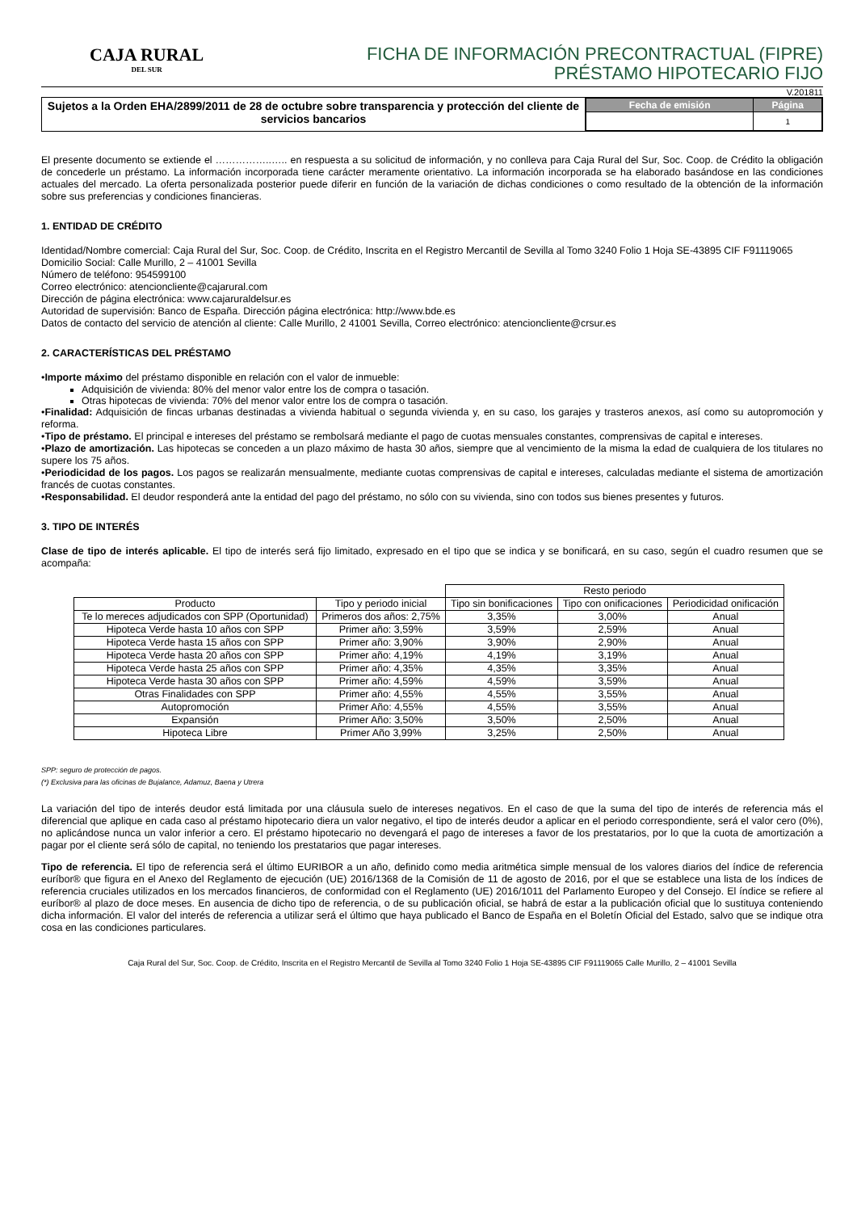CAJA RURAL
DEL SUR
FICHA DE INFORMACIÓN PRECONTRACTUAL (FIPRE)
PRÉSTAMO HIPOTECARIO FIJO
V.201811
Sujetos a la Orden EHA/2899/2011 de 28 de octubre sobre transparencia y protección del cliente de servicios bancarios
| Fecha de emisión | Página |
| --- | --- |
| | 1 |
El presente documento se extiende el ……………..….. en respuesta a su solicitud de información, y no conlleva para Caja Rural del Sur, Soc. Coop. de Crédito la obligación de concederle un préstamo. La información incorporada tiene carácter meramente orientativo. La información incorporada se ha elaborado basándose en las condiciones actuales del mercado. La oferta personalizada posterior puede diferir en función de la variación de dichas condiciones o como resultado de la obtención de la información sobre sus preferencias y condiciones financieras.
1. ENTIDAD DE CRÉDITO
Identidad/Nombre comercial: Caja Rural del Sur, Soc. Coop. de Crédito, Inscrita en el Registro Mercantil de Sevilla al Tomo 3240 Folio 1 Hoja SE-43895 CIF F91119065
Domicilio Social: Calle Murillo, 2 – 41001 Sevilla
Número de teléfono: 954599100
Correo electrónico: atencioncliente@cajarural.com
Dirección de página electrónica: www.cajaruraldelsur.es
Autoridad de supervisión: Banco de España. Dirección página electrónica: http://www.bde.es
Datos de contacto del servicio de atención al cliente: Calle Murillo, 2 41001 Sevilla, Correo electrónico: atencioncliente@crsur.es
2. CARACTERÍSTICAS DEL PRÉSTAMO
•Importe máximo del préstamo disponible en relación con el valor de inmueble:
Adquisición de vivienda: 80% del menor valor entre los de compra o tasación.
Otras hipotecas de vivienda: 70% del menor valor entre los de compra o tasación.
•Finalidad: Adquisición de fincas urbanas destinadas a vivienda habitual o segunda vivienda y, en su caso, los garajes y trasteros anexos, así como su autopromoción y reforma.
•Tipo de préstamo. El principal e intereses del préstamo se rembolsará mediante el pago de cuotas mensuales constantes, comprensivas de capital e intereses.
•Plazo de amortización. Las hipotecas se conceden a un plazo máximo de hasta 30 años, siempre que al vencimiento de la misma la edad de cualquiera de los titulares no supere los 75 años.
•Periodicidad de los pagos. Los pagos se realizarán mensualmente, mediante cuotas comprensivas de capital e intereses, calculadas mediante el sistema de amortización francés de cuotas constantes.
•Responsabilidad. El deudor responderá ante la entidad del pago del préstamo, no sólo con su vivienda, sino con todos sus bienes presentes y futuros.
3. TIPO DE INTERÉS
Clase de tipo de interés aplicable. El tipo de interés será fijo limitado, expresado en el tipo que se indica y se bonificará, en su caso, según el cuadro resumen que se acompaña:
| | | Resto periodo | | |
| Producto | Tipo y periodo inicial | Tipo sin bonificaciones | Tipo con onificaciones | Periodicidad onificación |
| Te lo mereces adjudicados con SPP (Oportunidad) | Primeros dos años: 2,75% | 3,35% | 3,00% | Anual |
| Hipoteca Verde hasta 10 años con SPP | Primer año: 3,59% | 3,59% | 2,59% | Anual |
| Hipoteca Verde hasta 15 años con SPP | Primer año: 3,90% | 3,90% | 2,90% | Anual |
| Hipoteca Verde hasta 20 años con SPP | Primer año: 4,19% | 4,19% | 3,19% | Anual |
| Hipoteca Verde hasta 25 años con SPP | Primer año: 4,35% | 4,35% | 3,35% | Anual |
| Hipoteca Verde hasta 30 años con SPP | Primer año: 4,59% | 4,59% | 3,59% | Anual |
| Otras Finalidades con SPP | Primer año: 4,55% | 4,55% | 3,55% | Anual |
| Autopromoción | Primer Año: 4,55% | 4,55% | 3,55% | Anual |
| Expansión | Primer Año: 3,50% | 3,50% | 2,50% | Anual |
| Hipoteca Libre | Primer Año 3,99% | 3,25% | 2,50% | Anual |
SPP: seguro de protección de pagos.
(*) Exclusiva para las oficinas de Bujalance, Adamuz, Baena y Utrera
La variación del tipo de interés deudor está limitada por una cláusula suelo de intereses negativos. En el caso de que la suma del tipo de interés de referencia más el diferencial que aplique en cada caso al préstamo hipotecario diera un valor negativo, el tipo de interés deudor a aplicar en el periodo correspondiente, será el valor cero (0%), no aplicándose nunca un valor inferior a cero. El préstamo hipotecario no devengará el pago de intereses a favor de los prestatarios, por lo que la cuota de amortización a pagar por el cliente será sólo de capital, no teniendo los prestatarios que pagar intereses.
Tipo de referencia. El tipo de referencia será el último EURIBOR a un año, definido como media aritmética simple mensual de los valores diarios del índice de referencia euríbor® que figura en el Anexo del Reglamento de ejecución (UE) 2016/1368 de la Comisión de 11 de agosto de 2016, por el que se establece una lista de los índices de referencia cruciales utilizados en los mercados financieros, de conformidad con el Reglamento (UE) 2016/1011 del Parlamento Europeo y del Consejo. El índice se refiere al euríbor® al plazo de doce meses. En ausencia de dicho tipo de referencia, o de su publicación oficial, se habrá de estar a la publicación oficial que lo sustituya conteniendo dicha información. El valor del interés de referencia a utilizar será el último que haya publicado el Banco de España en el Boletín Oficial del Estado, salvo que se indique otra cosa en las condiciones particulares.
Caja Rural del Sur, Soc. Coop. de Crédito, Inscrita en el Registro Mercantil de Sevilla al Tomo 3240 Folio 1 Hoja SE-43895 CIF F91119065 Calle Murillo, 2 – 41001 Sevilla